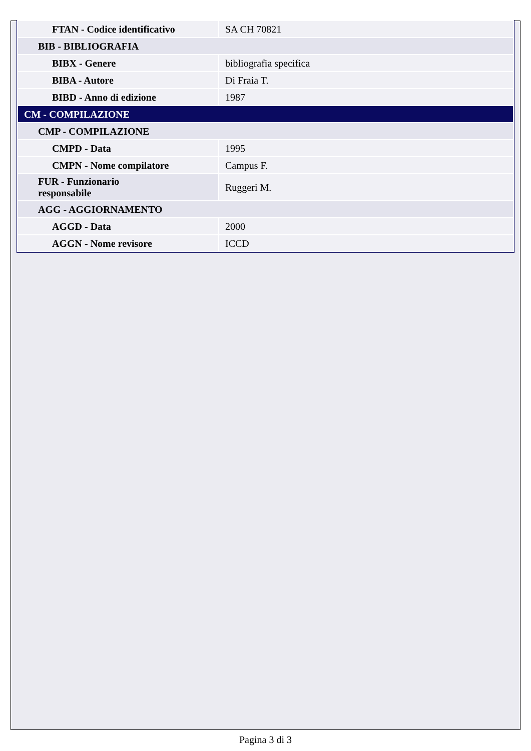| FTAN - Codice identificativo | SA CH 70821 |
| BIB - BIBLIOGRAFIA | |
| BIBX - Genere | bibliografia specifica |
| BIBA - Autore | Di Fraia T. |
| BIBD - Anno di edizione | 1987 |
| CM - COMPILAZIONE | |
| CMP - COMPILAZIONE | |
| CMPD - Data | 1995 |
| CMPN - Nome compilatore | Campus F. |
| FUR - Funzionario responsabile | Ruggeri M. |
| AGG - AGGIORNAMENTO | |
| AGGD - Data | 2000 |
| AGGN - Nome revisore | ICCD |
Pagina 3 di 3